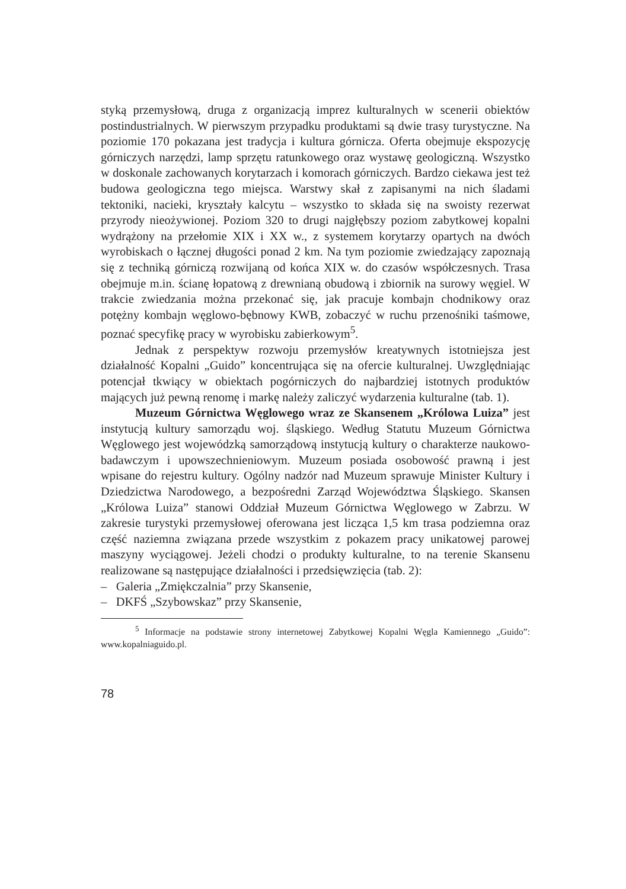styką przemysłową, druga z organizacją imprez kulturalnych w scenerii obiektów postindustrialnych. W pierwszym przypadku produktami są dwie trasy turystyczne. Na poziomie 170 pokazana jest tradycja i kultura górnicza. Oferta obejmuje ekspozycję górniczych narzędzi, lamp sprzętu ratunkowego oraz wystawę geologiczną. Wszystko w doskonale zachowanych korytarzach i komorach górniczych. Bardzo ciekawa jest też budowa geologiczna tego miejsca. Warstwy skał z zapisanymi na nich śladami tektoniki, nacieki, kryształy kalcytu – wszystko to składa się na swoisty rezerwat przyrody nieożywionej. Poziom 320 to drugi najgłębszy poziom zabytkowej kopalni wydrążony na przełomie XIX i XX w., z systemem korytarzy opartych na dwóch wyrobiskach o łącznej długości ponad 2 km. Na tym poziomie zwiedzający zapoznają się z techniką górniczą rozwijaną od końca XIX w. do czasów współczesnych. Trasa obejmuje m.in. ścianę łopatową z drewnianą obudową i zbiornik na surowy węgiel. W trakcie zwiedzania można przekonać się, jak pracuje kombajn chodnikowy oraz potężny kombajn węglowo-bębnowy KWB, zobaczyć w ruchu przenośniki taśmowe, poznać specyfikę pracy w wyrobisku zabierkowym<sup>5</sup>.
Jednak z perspektyw rozwoju przemysłów kreatywnych istotniejsza jest działalność Kopalni „Guido” koncentrująca się na ofercie kulturalnej. Uwzględniając potencjał tkwiący w obiektach pogórniczych do najbardziej istotnych produktów mających już pewną renomę i markę należy zaliczyć wydarzenia kulturalne (tab. 1).
Muzeum Górnictwa Węglowego wraz ze Skansenem „Królowa Luiza” jest instytucją kultury samorządu woj. śląskiego. Według Statutu Muzeum Górnictwa Węglowego jest wojewódzką samorządową instytucją kultury o charakterze naukowo-badawczym i upowszechnieniowym. Muzeum posiada osobowość prawną i jest wpisane do rejestru kultury. Ogólny nadzór nad Muzeum sprawuje Minister Kultury i Dziedzictwa Narodowego, a bezpośredni Zarząd Województwa Śląskiego. Skansen „Królowa Luiza” stanowi Oddział Muzeum Górnictwa Węglowego w Zabrzu. W zakresie turystyki przemysłowej oferowana jest licząca 1,5 km trasa podziemna oraz część naziemna związana przede wszystkim z pokazem pracy unikatowej parowej maszyny wyciągowej. Jeżeli chodzi o produkty kulturalne, to na terenie Skansenu realizowane są następujące działalności i przedsięwzięcia (tab. 2):
– Galeria „Zmiękczalnia” przy Skansenie,
– DKFŚ „Szybowskaz” przy Skansenie,
<sup>5</sup> Informacje na podstawie strony internetowej Zabytkowej Kopalni Węgla Kamiennego „Guido”: www.kopalniaguido.pl.
78